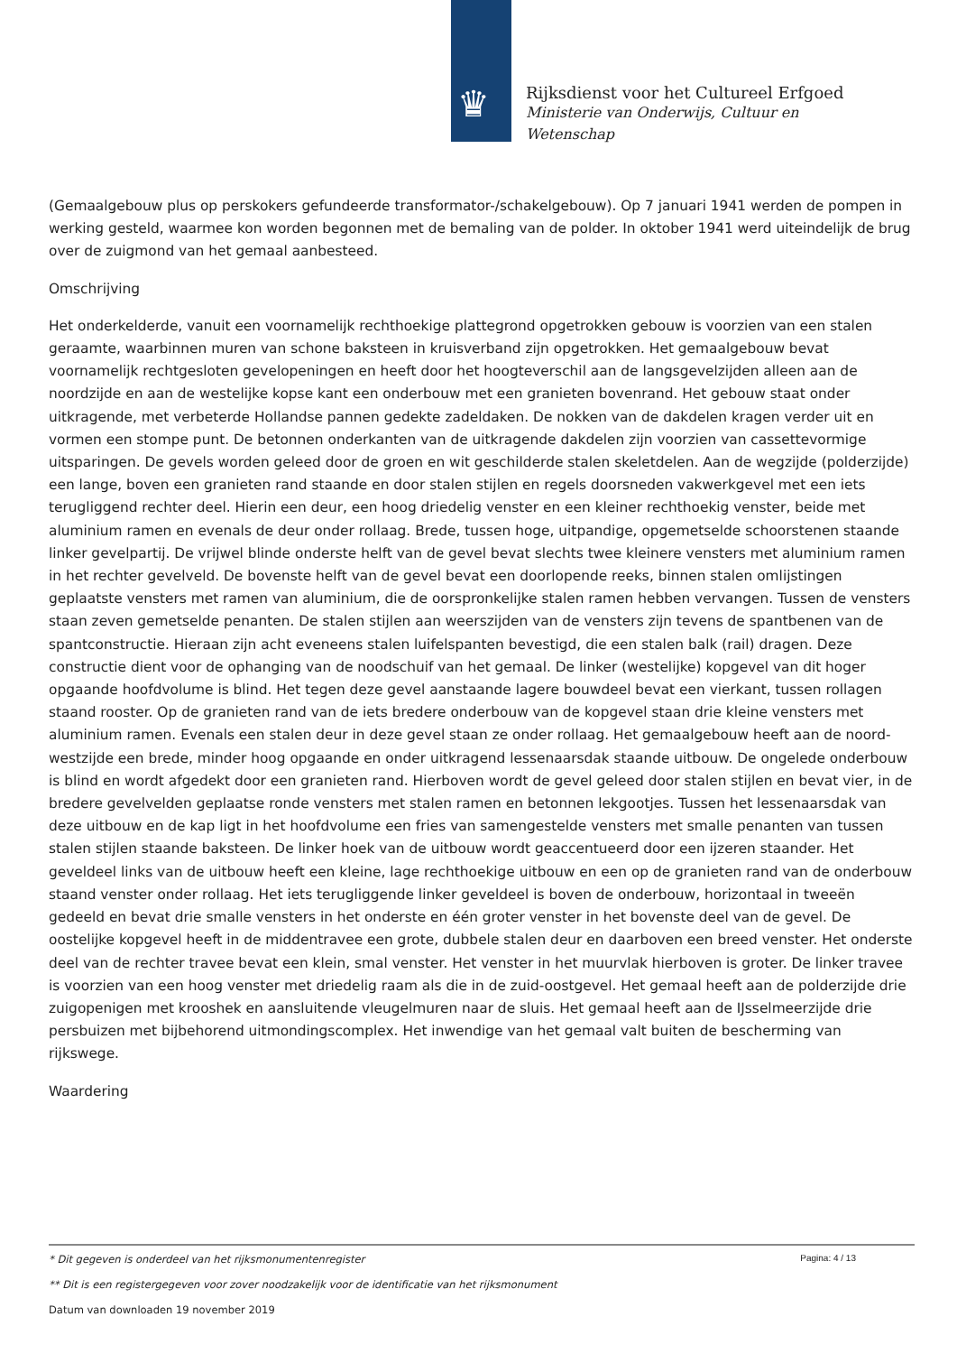♛
Rijksdienst voor het Cultureel Erfgoed
Ministerie van Onderwijs, Cultuur en
Wetenschap
(Gemaalgebouw plus op perskokers gefundeerde transformator-/schakelgebouw). Op 7 januari 1941 werden de pompen in werking gesteld, waarmee kon worden begonnen met de bemaling van de polder. In oktober 1941 werd uiteindelijk de brug over de zuigmond van het gemaal aanbesteed.
Omschrijving
Het onderkelderde, vanuit een voornamelijk rechthoekige plattegrond opgetrokken gebouw is voorzien van een stalen geraamte, waarbinnen muren van schone baksteen in kruisverband zijn opgetrokken. Het gemaalgebouw bevat voornamelijk rechtgesloten gevelopeningen en heeft door het hoogteverschil aan de langsgevelzijden alleen aan de noordzijde en aan de westelijke kopse kant een onderbouw met een granieten bovenrand. Het gebouw staat onder uitkragende, met verbeterde Hollandse pannen gedekte zadeldaken. De nokken van de dakdelen kragen verder uit en vormen een stompe punt. De betonnen onderkanten van de uitkragende dakdelen zijn voorzien van cassettevormige uitsparingen. De gevels worden geleed door de groen en wit geschilderde stalen skeletdelen. Aan de wegzijde (polderzijde) een lange, boven een granieten rand staande en door stalen stijlen en regels doorsneden vakwerkgevel met een iets terugliggend rechter deel. Hierin een deur, een hoog driedelig venster en een kleiner rechthoekig venster, beide met aluminium ramen en evenals de deur onder rollaag. Brede, tussen hoge, uitpandige, opgemetselde schoorstenen staande linker gevelpartij. De vrijwel blinde onderste helft van de gevel bevat slechts twee kleinere vensters met aluminium ramen in het rechter gevelveld. De bovenste helft van de gevel bevat een doorlopende reeks, binnen stalen omlijstingen geplaatste vensters met ramen van aluminium, die de oorspronkelijke stalen ramen hebben vervangen. Tussen de vensters staan zeven gemetselde penanten. De stalen stijlen aan weerszijden van de vensters zijn tevens de spantbenen van de spantconstructie. Hieraan zijn acht eveneens stalen luifelspanten bevestigd, die een stalen balk (rail) dragen. Deze constructie dient voor de ophanging van de noodschuif van het gemaal. De linker (westelijke) kopgevel van dit hoger opgaande hoofdvolume is blind. Het tegen deze gevel aanstaande lagere bouwdeel bevat een vierkant, tussen rollagen staand rooster. Op de granieten rand van de iets bredere onderbouw van de kopgevel staan drie kleine vensters met aluminium ramen. Evenals een stalen deur in deze gevel staan ze onder rollaag. Het gemaalgebouw heeft aan de noord-westzijde een brede, minder hoog opgaande en onder uitkragend lessenaarsdak staande uitbouw. De ongelede onderbouw is blind en wordt afgedekt door een granieten rand. Hierboven wordt de gevel geleed door stalen stijlen en bevat vier, in de bredere gevelvelden geplaatse ronde vensters met stalen ramen en betonnen lekgootjes. Tussen het lessenaarsdak van deze uitbouw en de kap ligt in het hoofdvolume een fries van samengestelde vensters met smalle penanten van tussen stalen stijlen staande baksteen. De linker hoek van de uitbouw wordt geaccentueerd door een ijzeren staander. Het geveldeel links van de uitbouw heeft een kleine, lage rechthoekige uitbouw en een op de granieten rand van de onderbouw staand venster onder rollaag. Het iets terugliggende linker geveldeel is boven de onderbouw, horizontaal in tweeën gedeeld en bevat drie smalle vensters in het onderste en één groter venster in het bovenste deel van de gevel. De oostelijke kopgevel heeft in de middentravee een grote, dubbele stalen deur en daarboven een breed venster. Het onderste deel van de rechter travee bevat een klein, smal venster. Het venster in het muurvlak hierboven is groter. De linker travee is voorzien van een hoog venster met driedelig raam als die in de zuid-oostgevel. Het gemaal heeft aan de polderzijde drie zuigopenigen met krooshek en aansluitende vleugelmuren naar de sluis. Het gemaal heeft aan de IJsselmeerzijde drie persbuizen met bijbehorend uitmondingscomplex. Het inwendige van het gemaal valt buiten de bescherming van rijkswege.
Waardering
Pagina: 4 / 13
* Dit gegeven is onderdeel van het rijksmonumentenregister
** Dit is een registergegeven voor zover noodzakelijk voor de identificatie van het rijksmonument
Datum van downloaden 19 november 2019